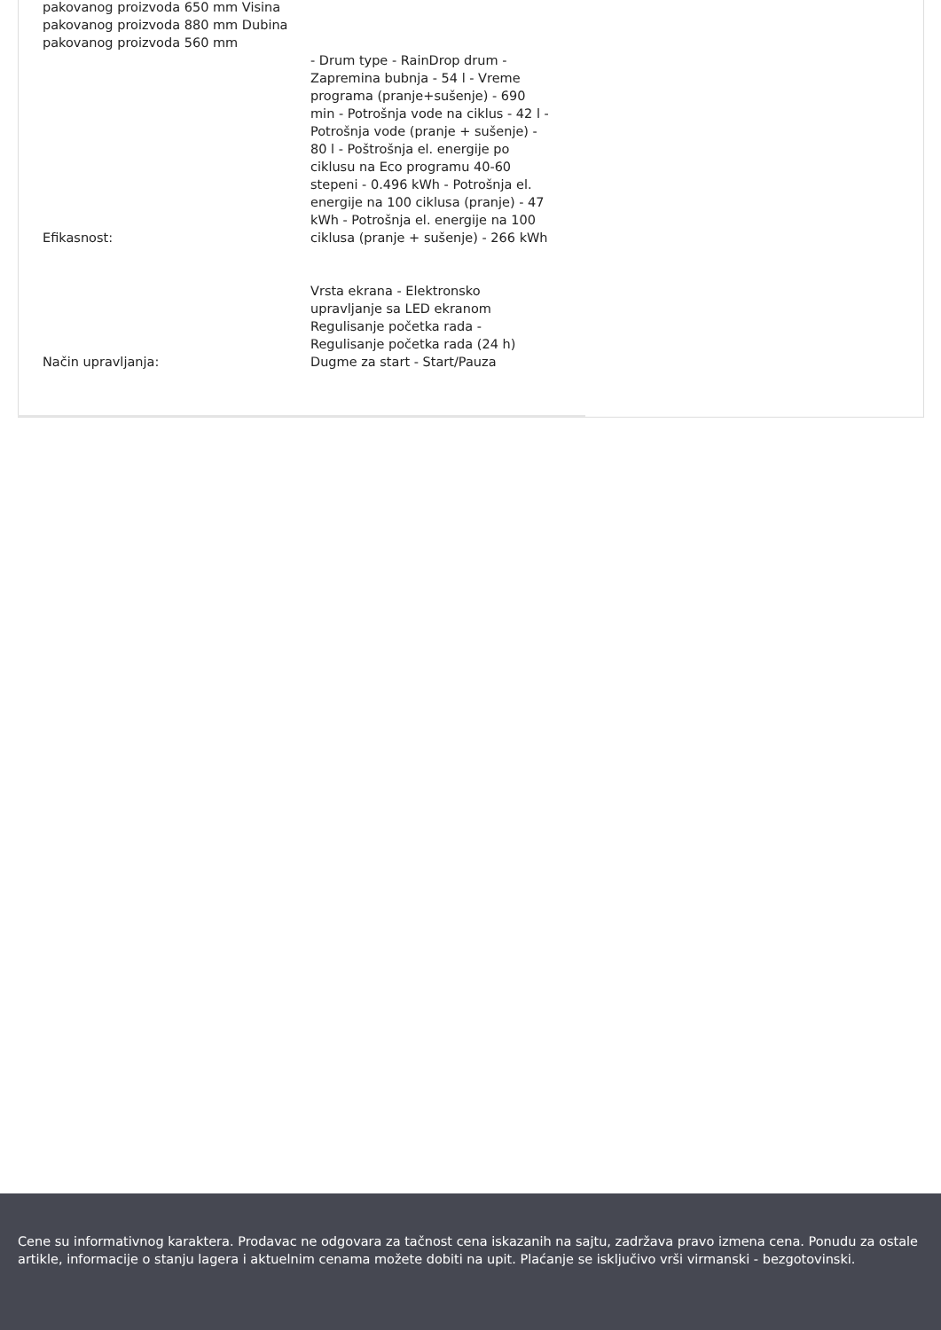| pakovanog proizvoda 650 mm Visina pakovanog proizvoda 880 mm Dubina pakovanog proizvoda 560 mm | |
| Efikasnost: | - Drum type - RainDrop drum - Zapremina bubnja - 54 l - Vreme programa (pranje+sušenje) - 690 min - Potrošnja vode na ciklus - 42 l - Potrošnja vode (pranje + sušenje) - 80 l - Poštrošnja el. energije po ciklusu na Eco programu 40-60 stepeni - 0.496 kWh - Potrošnja el. energije na 100 ciklusa (pranje) - 47 kWh - Potrošnja el. energije na 100 ciklusa (pranje + sušenje) - 266 kWh |
| Način upravljanja: | Vrsta ekrana - Elektronsko upravljanje sa LED ekranom Regulisanje početka rada - Regulisanje početka rada (24 h) Dugme za start - Start/Pauza |
Cene su informativnog karaktera. Prodavac ne odgovara za tačnost cena iskazanih na sajtu, zadržava pravo izmena cena. Ponudu za ostale artikle, informacije o stanju lagera i aktuelnim cenama možete dobiti na upit. Plaćanje se isključivo vrši virmanski - bezgotovinski.